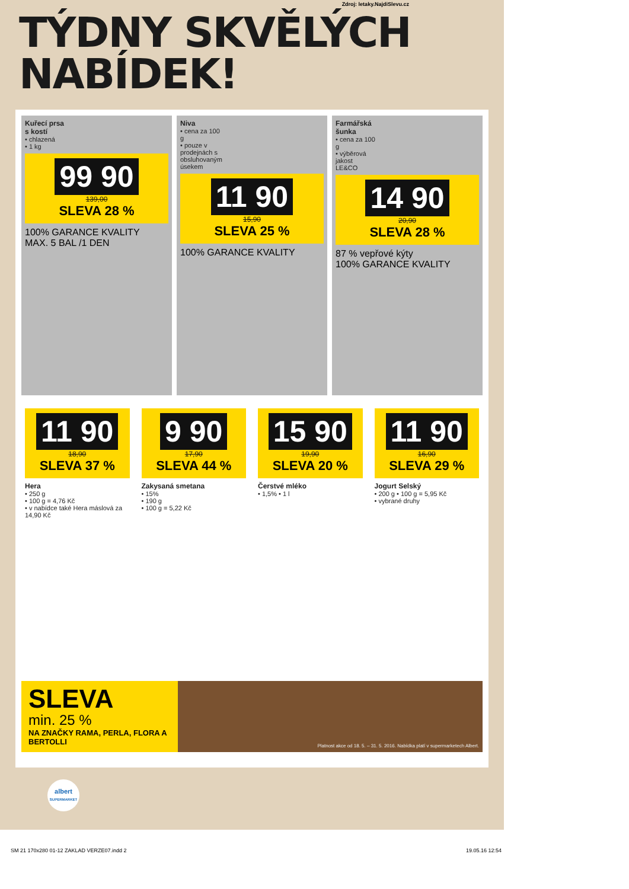Zdroj: letaky.NajdiSlevu.cz
TÝDNY SKVĚLÝCH
NABÍDEK!
Kuřecí prsa s kostí
• chlazená
• 1 kg
99 90
139,00
SLEVA 28 %
100% GARANCE KVALITY
MAX. 5 BAL /1 DEN
Niva
• cena za 100 g
• pouze v prodejnách s obsluhovaným úsekem
11 90
15,90
SLEVA 25 %
100% GARANCE KVALITY
Farmářská šunka
• cena za 100 g
• výběrová jakost
LE&CO
14 90
20,90
SLEVA 28 %
87 % vepřové kýty
100% GARANCE KVALITY
11 90
18,90
SLEVA 37 %
Hera
• 250 g
• 100 g = 4,76 Kč
• v nabídce také Hera máslová za 14,90 Kč
9 90
17,90
SLEVA 44 %
Zakysaná smetana
• 15%
• 190 g
• 100 g = 5,22 Kč
15 90
19,90
SLEVA 20 %
Čerstvé mléko
• 1,5% • 1 l
11 90
16,90
SLEVA 29 %
Jogurt Selský
• 200 g • 100 g = 5,95 Kč
• vybrané druhy
SLEVA
min. 25 %
NA ZNAČKY RAMA, PERLA, FLORA A BERTOLLI
Platnost akce od 18. 5. – 31. 5. 2016. Nabídka platí v supermarketech Albert.
albert
SUPERMARKET
SM 21 170x280 01-12 ZAKLAD VERZE07.indd 2 19.05.16 12:54